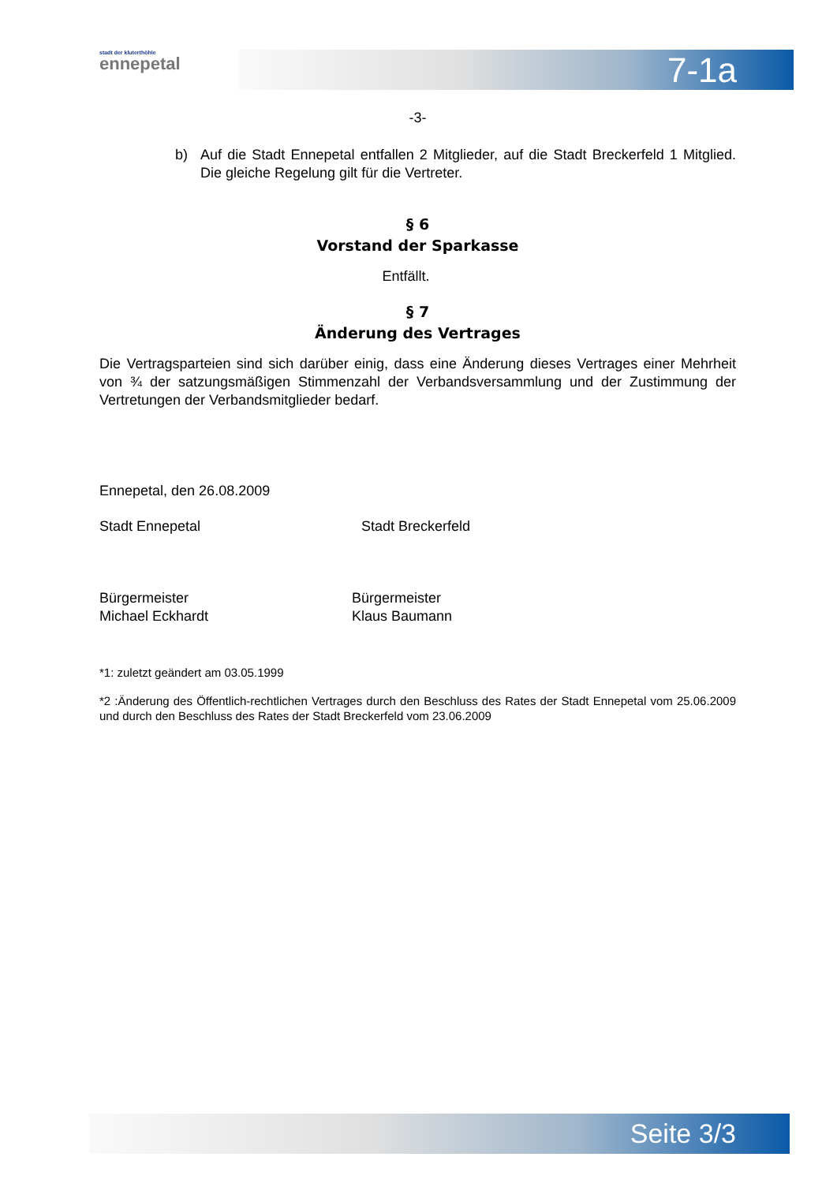stadt der kluterthöhle
ennepetal
7-1a
-3-
b) Auf die Stadt Ennepetal entfallen 2 Mitglieder, auf die Stadt Breckerfeld 1 Mitglied. Die gleiche Regelung gilt für die Vertreter.
§ 6
Vorstand der Sparkasse
Entfällt.
§ 7
Änderung des Vertrages
Die Vertragsparteien sind sich darüber einig, dass eine Änderung dieses Vertrages einer Mehrheit von ¾ der satzungsmäßigen Stimmenzahl der Verbandsversammlung und der Zustimmung der Vertretungen der Verbandsmitglieder bedarf.
Ennepetal, den 26.08.2009
Stadt Ennepetal Stadt Breckerfeld
Bürgermeister
Michael Eckhardt
Bürgermeister
Klaus Baumann
*1: zuletzt geändert am 03.05.1999
*2 :Änderung des Öffentlich-rechtlichen Vertrages durch den Beschluss des Rates der Stadt Ennepetal vom 25.06.2009 und durch den Beschluss des Rates der Stadt Breckerfeld vom 23.06.2009
Seite 3/3